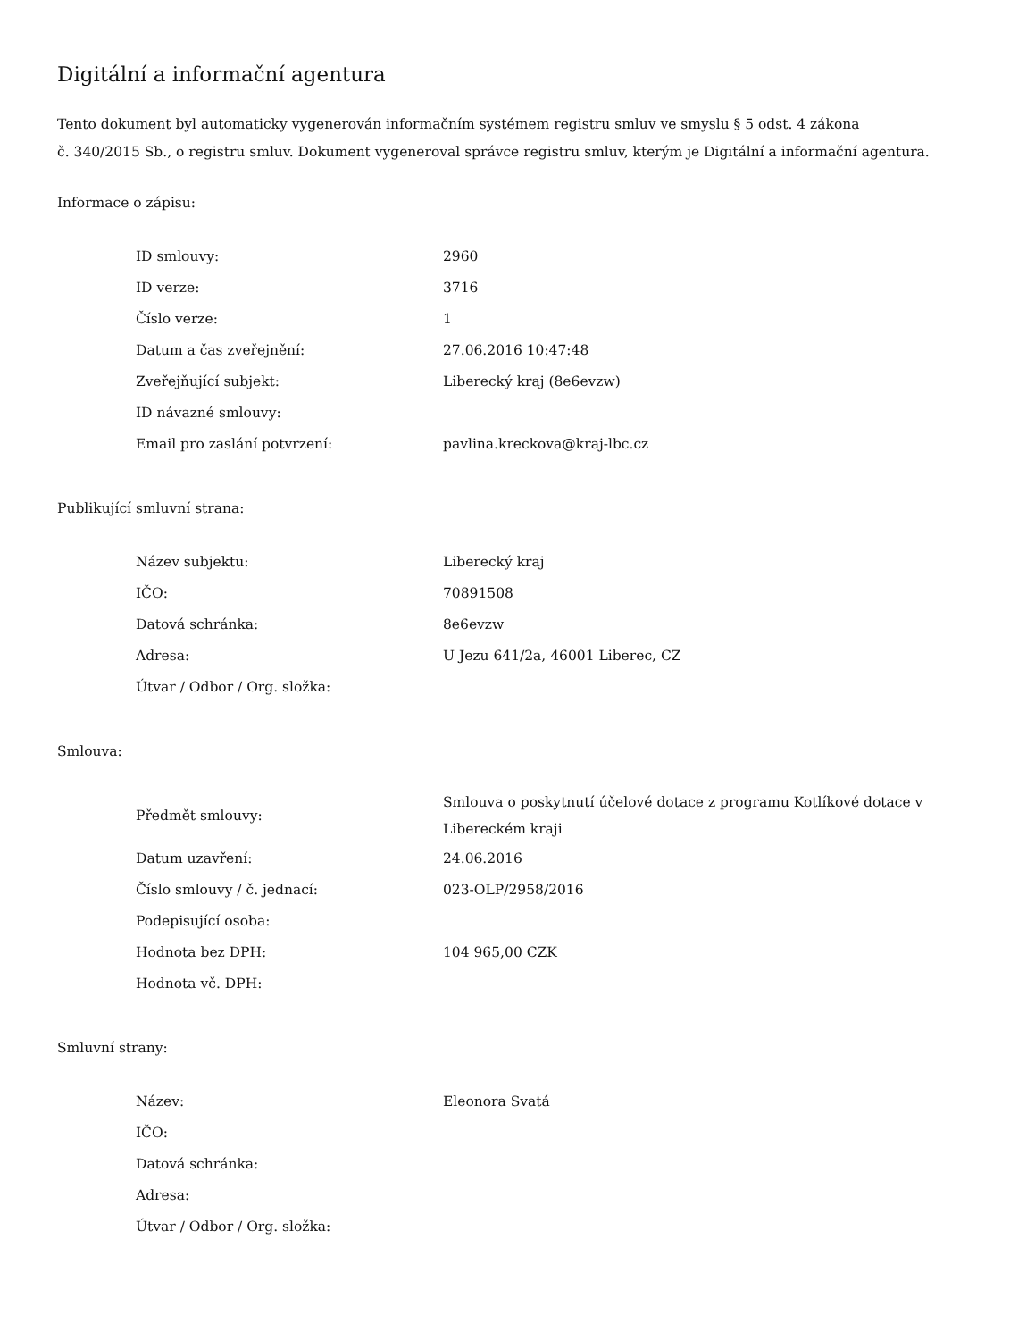Digitální a informační agentura
Tento dokument byl automaticky vygenerován informačním systémem registru smluv ve smyslu § 5 odst. 4 zákona
č. 340/2015 Sb., o registru smluv. Dokument vygeneroval správce registru smluv, kterým je Digitální a informační agentura.
Informace o zápisu:
| ID smlouvy: | 2960 |
| ID verze: | 3716 |
| Číslo verze: | 1 |
| Datum a čas zveřejnění: | 27.06.2016 10:47:48 |
| Zveřejňující subjekt: | Liberecký kraj (8e6evzw) |
| ID návazné smlouvy: | |
| Email pro zaslání potvrzení: | pavlina.kreckova@kraj-lbc.cz |
Publikující smluvní strana:
| Název subjektu: | Liberecký kraj |
| IČO: | 70891508 |
| Datová schránka: | 8e6evzw |
| Adresa: | U Jezu 641/2a, 46001 Liberec, CZ |
| Útvar / Odbor / Org. složka: | |
Smlouva:
| Předmět smlouvy: | Smlouva o poskytnutí účelové dotace z programu Kotlíkové dotace v Libereckém kraji |
| Datum uzavření: | 24.06.2016 |
| Číslo smlouvy / č. jednací: | 023-OLP/2958/2016 |
| Podepisující osoba: | |
| Hodnota bez DPH: | 104 965,00 CZK |
| Hodnota vč. DPH: | |
Smluvní strany:
| Název: | Eleonora Svatá |
| IČO: | |
| Datová schránka: | |
| Adresa: | |
| Útvar / Odbor / Org. složka: | |